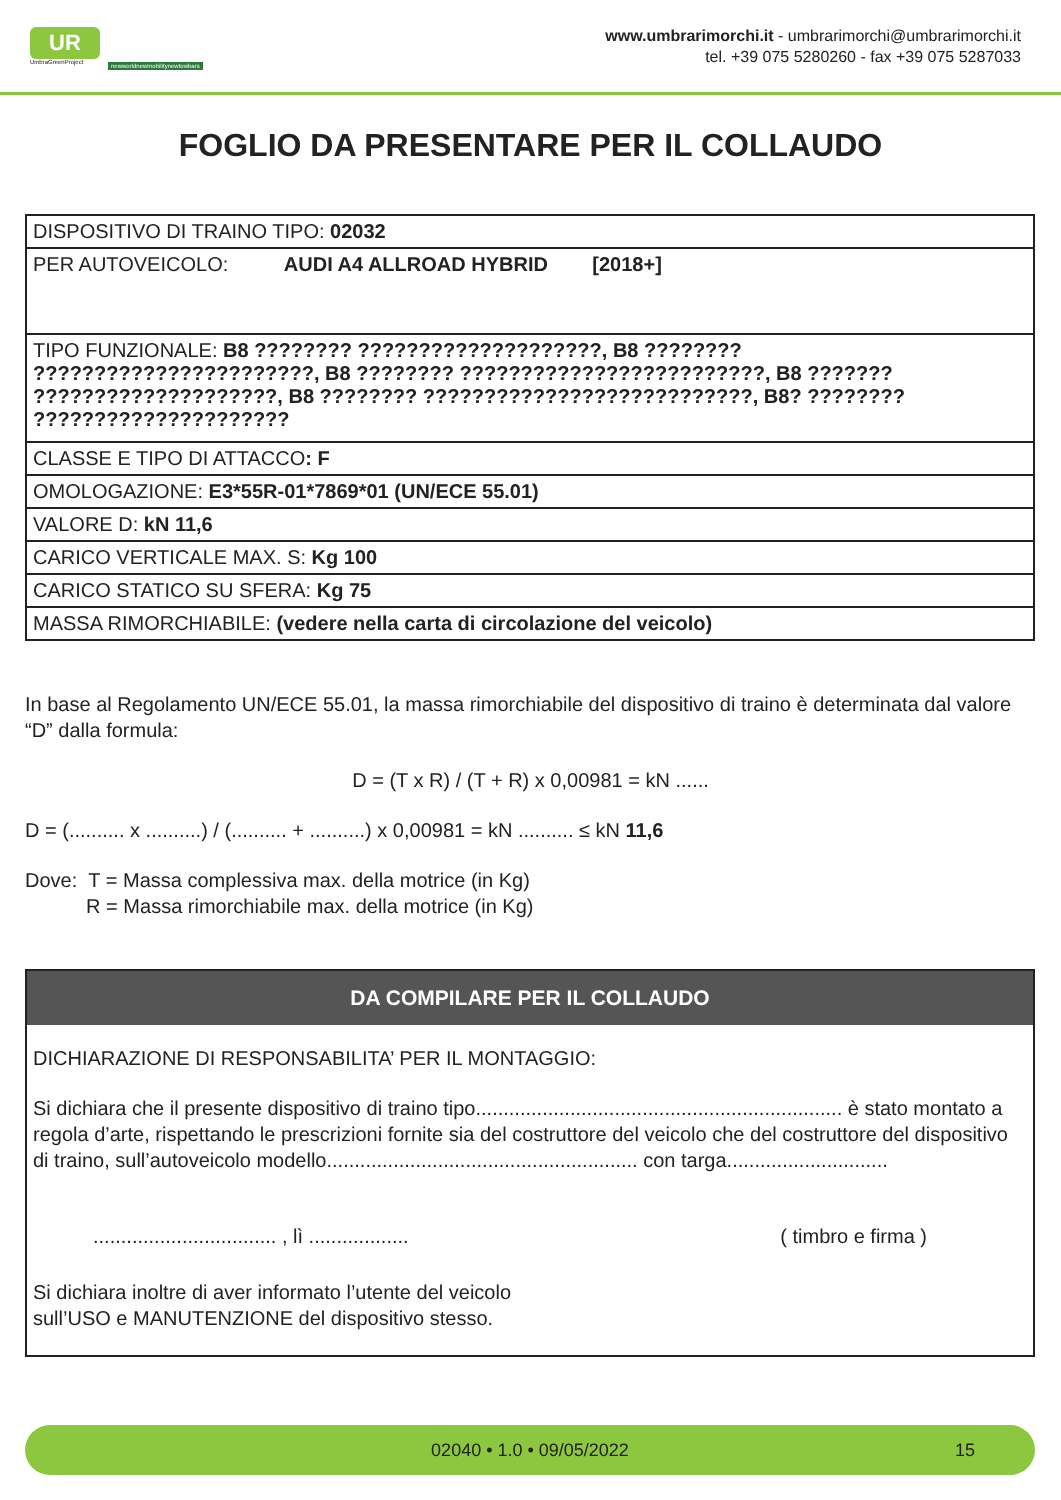UR
UmbraGreenProject
newworldnewmobilitynewtowbars
www.umbrarimorchi.it - umbrarimorchi@umbrarimorchi.it
tel. +39 075 5280260 - fax +39 075 5287033
FOGLIO DA PRESENTARE PER IL COLLAUDO
| DISPOSITIVO DI TRAINO TIPO: 02032 |
| PER AUTOVEICOLO: AUDI A4 ALLROAD HYBRID [2018+] |
| TIPO FUNZIONALE: B8 ???????? ????????????????????, B8 ???????? ???????????????????????, B8 ???????? ?????????????????????????, B8 ??????? ????????????????????, B8 ???????? ???????????????????????????, B8? ???????? ????????????????????? |
| CLASSE E TIPO DI ATTACCO : F |
| OMOLOGAZIONE: E3*55R-01*7869*01 (UN/ECE 55.01) |
| VALORE D: kN 11,6 |
| CARICO VERTICALE MAX. S: Kg 100 |
| CARICO STATICO SU SFERA: Kg 75 |
| MASSA RIMORCHIABILE: (vedere nella carta di circolazione del veicolo) |
In base al Regolamento UN/ECE 55.01, la massa rimorchiabile del dispositivo di traino è determinata dal valore “D” dalla formula:
D = (T x R) / (T + R) x 0,00981 = kN ......
D = (.......... x ..........) / (.......... + ..........) x 0,00981 = kN .......... ≤ kN 11,6
Dove: T = Massa complessiva max. della motrice (in Kg)
R = Massa rimorchiabile max. della motrice (in Kg)
DA COMPILARE PER IL COLLAUDO
DICHIARAZIONE DI RESPONSABILITA’ PER IL MONTAGGIO:
Si dichiara che il presente dispositivo di traino tipo.................................................................. è stato montato a regola d’arte, rispettando le prescrizioni fornite sia del costruttore del veicolo che del costruttore del dispositivo di traino, sull’autoveicolo modello........................................................ con targa.............................
................................. , lì .................. ( timbro e firma )
Si dichiara inoltre di aver informato l’utente del veicolo
sull’USO e MANUTENZIONE del dispositivo stesso.
02040 • 1.0 • 09/05/2022 15